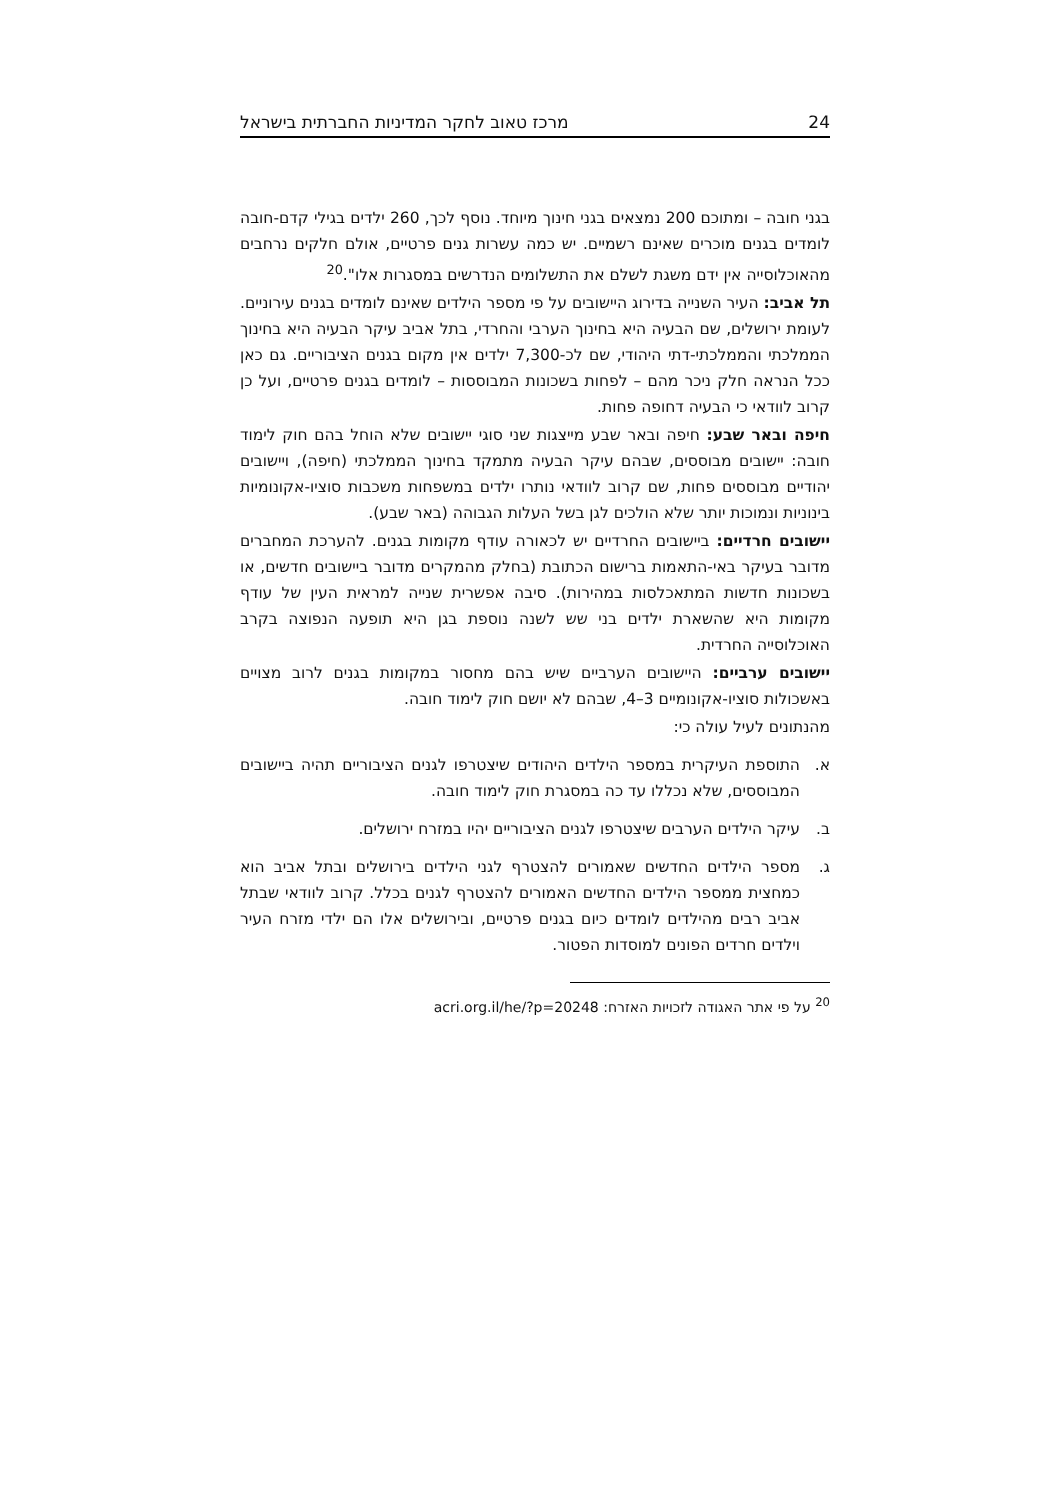מרכז טאוב לחקר המדיניות החברתית בישראל 24
בגני חובה – ומתוכם 200 נמצאים בגני חינוך מיוחד. נוסף לכך, 260 ילדים בגילי קדם-חובה לומדים בגנים מוכרים שאינם רשמיים. יש כמה עשרות גנים פרטיים, אולם חלקים נרחבים מהאוכלוסייה אין ידם משגת לשלם את התשלומים הנדרשים במסגרות אלו".<sup>20</sup>
תל אביב: העיר השנייה בדירוג היישובים על פי מספר הילדים שאינם לומדים בגנים עירוניים. לעומת ירושלים, שם הבעיה היא בחינוך הערבי והחרדי, בתל אביב עיקר הבעיה היא בחינוך הממלכתי והממלכתי-דתי היהודי, שם לכ-7,300 ילדים אין מקום בגנים הציבוריים. גם כאן ככל הנראה חלק ניכר מהם – לפחות בשכונות המבוססות – לומדים בגנים פרטיים, ועל כן קרוב לוודאי כי הבעיה דחופה פחות.
חיפה ובאר שבע: חיפה ובאר שבע מייצגות שני סוגי יישובים שלא הוחל בהם חוק לימוד חובה: יישובים מבוססים, שבהם עיקר הבעיה מתמקד בחינוך הממלכתי (חיפה), ויישובים יהודיים מבוססים פחות, שם קרוב לוודאי נותרו ילדים במשפחות משכבות סוציו-אקונומיות בינוניות ונמוכות יותר שלא הולכים לגן בשל העלות הגבוהה (באר שבע).
יישובים חרדיים: ביישובים החרדיים יש לכאורה עודף מקומות בגנים. להערכת המחברים מדובר בעיקר באי-התאמות ברישום הכתובת (בחלק מהמקרים מדובר ביישובים חדשים, או בשכונות חדשות המתאכלסות במהירות). סיבה אפשרית שנייה למראית העין של עודף מקומות היא שהשארת ילדים בני שש לשנה נוספת בגן היא תופעה הנפוצה בקרב האוכלוסייה החרדית.
יישובים ערביים: היישובים הערביים שיש בהם מחסור במקומות בגנים לרוב מצויים באשכולות סוציו-אקונומיים 3–4, שבהם לא יושם חוק לימוד חובה.
מהנתונים לעיל עולה כי:
א. התוספת העיקרית במספר הילדים היהודים שיצטרפו לגנים הציבוריים תהיה ביישובים המבוססים, שלא נכללו עד כה במסגרת חוק לימוד חובה.
ב. עיקר הילדים הערבים שיצטרפו לגנים הציבוריים יהיו במזרח ירושלים.
ג. מספר הילדים החדשים שאמורים להצטרף לגני הילדים בירושלים ובתל אביב הוא כמחצית ממספר הילדים החדשים האמורים להצטרף לגנים בכלל. קרוב לוודאי שבתל אביב רבים מהילדים לומדים כיום בגנים פרטיים, ובירושלים אלו הם ילדי מזרח העיר וילדים חרדים הפונים למוסדות הפטור.
<sup>20</sup> על פי אתר האגודה לזכויות האזרח: acri.org.il/he/?p=20248